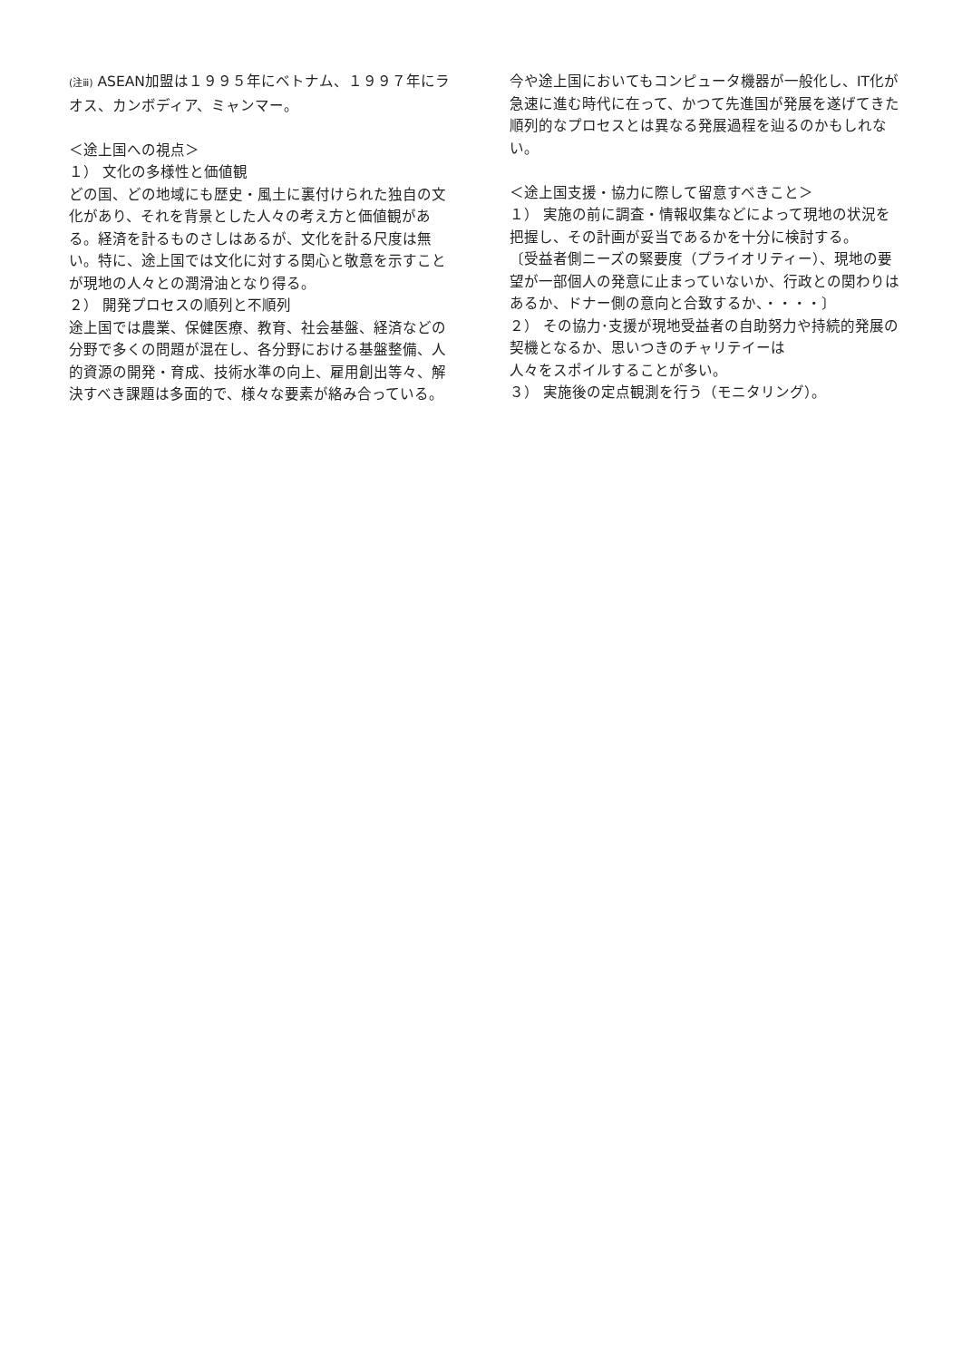(注ⅲ) ASEAN加盟は１９９５年にベトナム、１９９７年にラオス、カンボディア、ミャンマー。
＜途上国への視点＞
１） 文化の多様性と価値観
どの国、どの地域にも歴史・風土に裏付けられた独自の文化があり、それを背景とした人々の考え方と価値観がある。経済を計るものさしはあるが、文化を計る尺度は無い。特に、途上国では文化に対する関心と敬意を示すことが現地の人々との潤滑油となり得る。
２） 開発プロセスの順列と不順列
途上国では農業、保健医療、教育、社会基盤、経済などの分野で多くの問題が混在し、各分野における基盤整備、人的資源の開発・育成、技術水準の向上、雇用創出等々、解決すべき課題は多面的で、様々な要素が絡み合っている。
今や途上国においてもコンピュータ機器が一般化し、IT化が急速に進む時代に在って、かつて先進国が発展を遂げてきた順列的なプロセスとは異なる発展過程を辿るのかもしれない。
＜途上国支援・協力に際して留意すべきこと＞
１） 実施の前に調査・情報収集などによって現地の状況を把握し、その計画が妥当であるかを十分に検討する。
〔受益者側ニーズの緊要度（プライオリティー）、現地の要望が一部個人の発意に止まっていないか、行政との関わりはあるか、ドナー側の意向と合致するか、・・・・〕
２） その協力･支援が現地受益者の自助努力や持続的発展の契機となるか、思いつきのチャリテイーは
人々をスポイルすることが多い。
３） 実施後の定点観測を行う（モニタリング）。